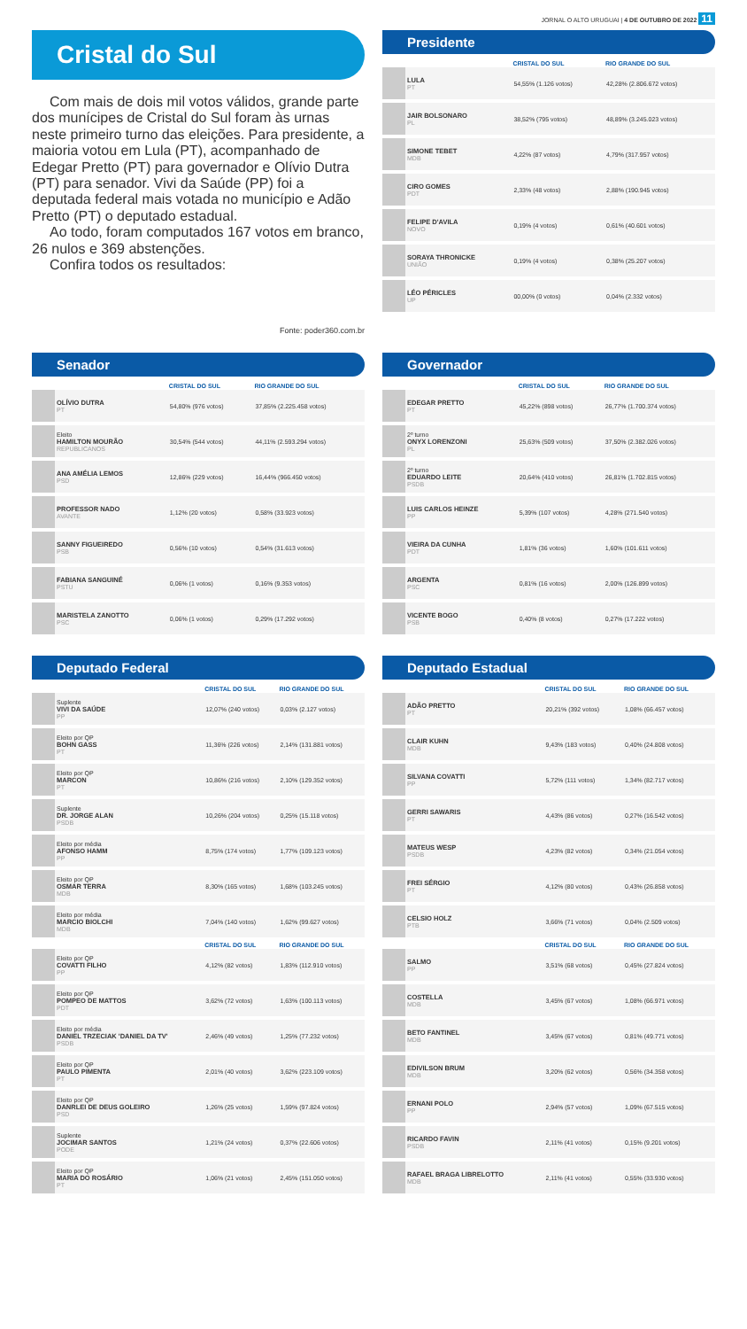JORNAL O ALTO URUGUAI | 4 DE OUTUBRO DE 2022 11
Cristal do Sul
Com mais de dois mil votos válidos, grande parte dos munícipes de Cristal do Sul foram às urnas neste primeiro turno das eleições. Para presidente, a maioria votou em Lula (PT), acompanhado de Edegar Pretto (PT) para governador e Olívio Dutra (PT) para senador. Vivi da Saúde (PP) foi a deputada federal mais votada no município e Adão Pretto (PT) o deputado estadual.
Ao todo, foram computados 167 votos em branco, 26 nulos e 369 abstenções.
Confira todos os resultados:
Fonte: poder360.com.br
Presidente
| | | CRISTAL DO SUL | RIO GRANDE DO SUL |
| --- | --- | --- | --- |
| | LULA PT | 54,55% (1.126 votos) | 42,28% (2.806.672 votos) |
| | JAIR BOLSONARO PL | 38,52% (795 votos) | 48,89% (3.245.023 votos) |
| | SIMONE TEBET MDB | 4,22% (87 votos) | 4,79% (317.957 votos) |
| | CIRO GOMES PDT | 2,33% (48 votos) | 2,88% (190.945 votos) |
| | FELIPE D'AVILA NOVO | 0,19% (4 votos) | 0,61% (40.601 votos) |
| | SORAYA THRONICKE UNIÃO | 0,19% (4 votos) | 0,38% (25.207 votos) |
| | LÉO PÉRICLES UP | 00,00% (0 votos) | 0,04% (2.332 votos) |
Senador
| | | CRISTAL DO SUL | RIO GRANDE DO SUL |
| --- | --- | --- | --- |
| | OLÍVIO DUTRA PT | 54,80% (976 votos) | 37,85% (2.225.458 votos) |
| | Eleito HAMILTON MOURÃO REPUBLICANOS | 30,54% (544 votos) | 44,11% (2.593.294 votos) |
| | ANA AMÉLIA LEMOS PSD | 12,86% (229 votos) | 16,44% (966.450 votos) |
| | PROFESSOR NADO AVANTE | 1,12% (20 votos) | 0,58% (33.923 votos) |
| | SANNY FIGUEIREDO PSB | 0,56% (10 votos) | 0,54% (31.613 votos) |
| | FABIANA SANGUINÉ PSTU | 0,06% (1 votos) | 0,16% (9.353 votos) |
| | MARISTELA ZANOTTO PSC | 0,06% (1 votos) | 0,29% (17.292 votos) |
Governador
| | | CRISTAL DO SUL | RIO GRANDE DO SUL |
| --- | --- | --- | --- |
| | EDEGAR PRETTO PT | 45,22% (898 votos) | 26,77% (1.700.374 votos) |
| | 2º turno ONYX LORENZONI PL | 25,63% (509 votos) | 37,50% (2.382.026 votos) |
| | 2º turno EDUARDO LEITE PSDB | 20,64% (410 votos) | 26,81% (1.702.815 votos) |
| | LUIS CARLOS HEINZE PP | 5,39% (107 votos) | 4,28% (271.540 votos) |
| | VIEIRA DA CUNHA PDT | 1,81% (36 votos) | 1,60% (101.611 votos) |
| | ARGENTA PSC | 0,81% (16 votos) | 2,00% (126.899 votos) |
| | VICENTE BOGO PSB | 0,40% (8 votos) | 0,27% (17.222 votos) |
Deputado Federal
| | | CRISTAL DO SUL | RIO GRANDE DO SUL |
| --- | --- | --- | --- |
| | Suplente VIVI DA SAÚDE PP | 12,07% (240 votos) | 0,03% (2.127 votos) |
| | Eleito por QP BOHN GASS PT | 11,36% (226 votos) | 2,14% (131.881 votos) |
| | Eleito por QP MARCON PT | 10,86% (216 votos) | 2,10% (129.352 votos) |
| | Suplente DR. JORGE ALAN PSDB | 10,26% (204 votos) | 0,25% (15.118 votos) |
| | Eleito por média AFONSO HAMM PP | 8,75% (174 votos) | 1,77% (109.123 votos) |
| | Eleito por QP OSMAR TERRA MDB | 8,30% (165 votos) | 1,68% (103.245 votos) |
| | Eleito por média MARCIO BIOLCHI MDB | 7,04% (140 votos) | 1,62% (99.627 votos) |
| | | CRISTAL DO SUL | RIO GRANDE DO SUL |
| | Eleito por QP COVATTI FILHO PP | 4,12% (82 votos) | 1,83% (112.910 votos) |
| | Eleito por QP POMPEO DE MATTOS PDT | 3,62% (72 votos) | 1,63% (100.113 votos) |
| | Eleito por média DANIEL TRZECIAK 'DANIEL DA TV' PSDB | 2,46% (49 votos) | 1,25% (77.232 votos) |
| | Eleito por QP PAULO PIMENTA PT | 2,01% (40 votos) | 3,62% (223.109 votos) |
| | Eleito por QP DANRLEI DE DEUS GOLEIRO PSD | 1,26% (25 votos) | 1,59% (97.824 votos) |
| | Suplente JOCIMAR SANTOS PODE | 1,21% (24 votos) | 0,37% (22.606 votos) |
| | Eleito por QP MARIA DO ROSÁRIO PT | 1,06% (21 votos) | 2,45% (151.050 votos) |
Deputado Estadual
| | | CRISTAL DO SUL | RIO GRANDE DO SUL |
| --- | --- | --- | --- |
| | ADÃO PRETTO PT | 20,21% (392 votos) | 1,08% (66.457 votos) |
| | CLAIR KUHN MDB | 9,43% (183 votos) | 0,40% (24.808 votos) |
| | SILVANA COVATTI PP | 5,72% (111 votos) | 1,34% (82.717 votos) |
| | GERRI SAWARIS PT | 4,43% (86 votos) | 0,27% (16.542 votos) |
| | MATEUS WESP PSDB | 4,23% (82 votos) | 0,34% (21.054 votos) |
| | FREI SÉRGIO PT | 4,12% (80 votos) | 0,43% (26.858 votos) |
| | CELSIO HOLZ PTB | 3,66% (71 votos) | 0,04% (2.509 votos) |
| | | CRISTAL DO SUL | RIO GRANDE DO SUL |
| | SALMO PP | 3,51% (68 votos) | 0,45% (27.824 votos) |
| | COSTELLA MDB | 3,45% (67 votos) | 1,08% (66.971 votos) |
| | BETO FANTINEL MDB | 3,45% (67 votos) | 0,81% (49.771 votos) |
| | EDIVILSON BRUM MDB | 3,20% (62 votos) | 0,56% (34.358 votos) |
| | ERNANI POLO PP | 2,94% (57 votos) | 1,09% (67.515 votos) |
| | RICARDO FAVIN PSDB | 2,11% (41 votos) | 0,15% (9.201 votos) |
| | RAFAEL BRAGA LIBRELOTTO MDB | 2,11% (41 votos) | 0,55% (33.930 votos) |